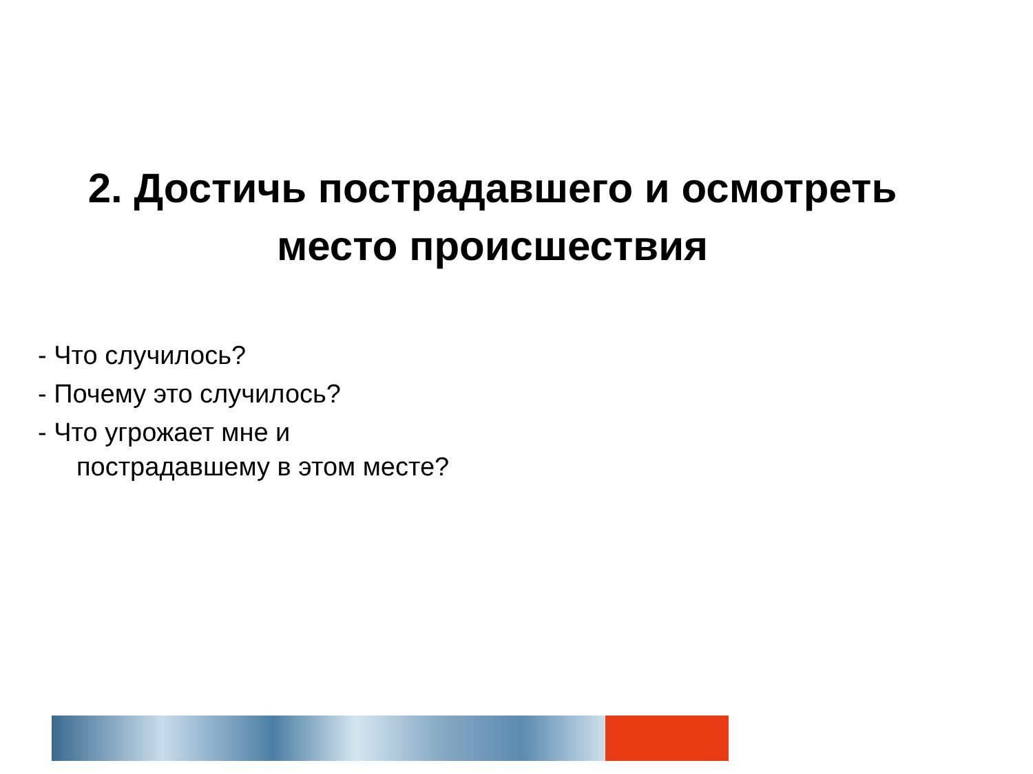2. Достичь пострадавшего и осмотреть
место происшествия
- Что случилось?
- Почему это случилось?
- Что угрожает мне и
пострадавшему в этом месте?